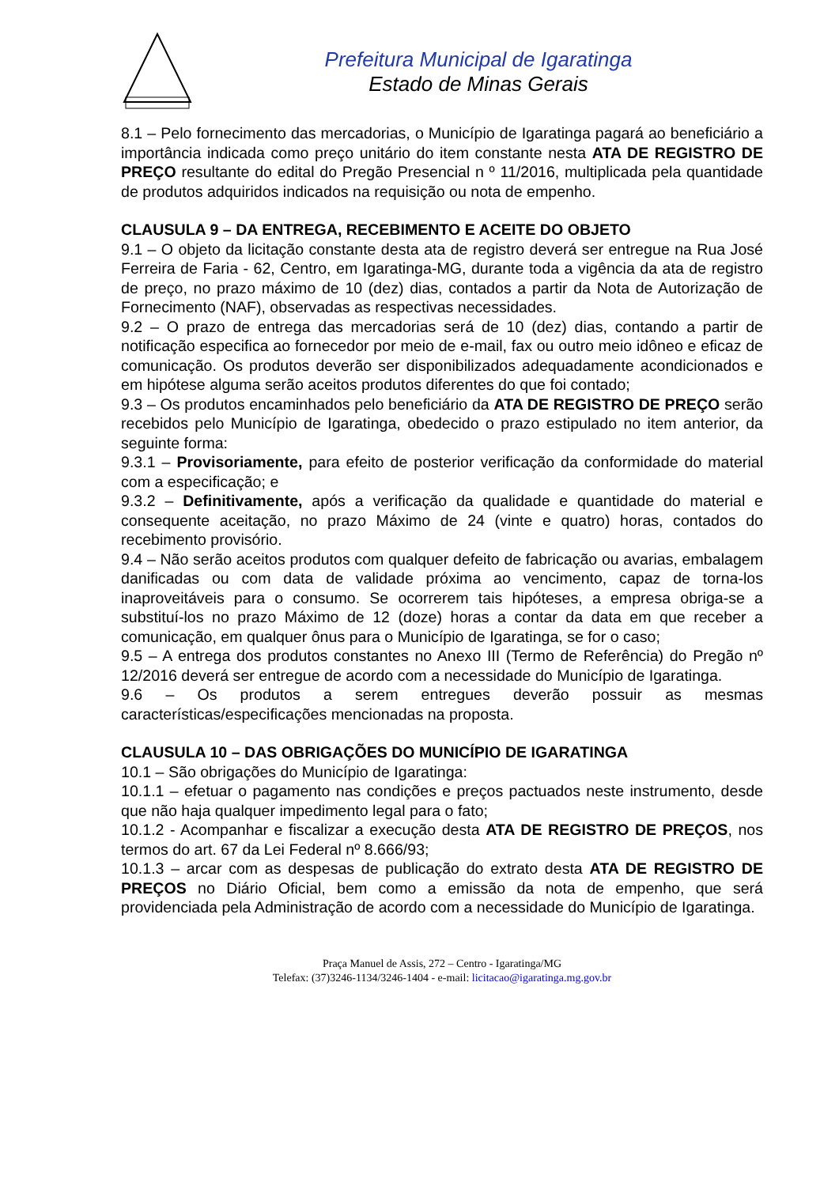Prefeitura Municipal de Igaratinga
Estado de Minas Gerais
8.1 – Pelo fornecimento das mercadorias, o Município de Igaratinga pagará ao beneficiário a importância indicada como preço unitário do item constante nesta ATA DE REGISTRO DE PREÇO resultante do edital do Pregão Presencial n º 11/2016, multiplicada pela quantidade de produtos adquiridos indicados na requisição ou nota de empenho.
CLAUSULA 9 – DA ENTREGA, RECEBIMENTO E ACEITE DO OBJETO
9.1 – O objeto da licitação constante desta ata de registro deverá ser entregue na Rua José Ferreira de Faria - 62, Centro, em Igaratinga-MG, durante toda a vigência da ata de registro de preço, no prazo máximo de 10 (dez) dias, contados a partir da Nota de Autorização de Fornecimento (NAF), observadas as respectivas necessidades.
9.2 – O prazo de entrega das mercadorias será de 10 (dez) dias, contando a partir de notificação especifica ao fornecedor por meio de e-mail, fax ou outro meio idôneo e eficaz de comunicação. Os produtos deverão ser disponibilizados adequadamente acondicionados e em hipótese alguma serão aceitos produtos diferentes do que foi contado;
9.3 – Os produtos encaminhados pelo beneficiário da ATA DE REGISTRO DE PREÇO serão recebidos pelo Município de Igaratinga, obedecido o prazo estipulado no item anterior, da seguinte forma:
9.3.1 – Provisoriamente, para efeito de posterior verificação da conformidade do material com a especificação; e
9.3.2 – Definitivamente, após a verificação da qualidade e quantidade do material e consequente aceitação, no prazo Máximo de 24 (vinte e quatro) horas, contados do recebimento provisório.
9.4 – Não serão aceitos produtos com qualquer defeito de fabricação ou avarias, embalagem danificadas ou com data de validade próxima ao vencimento, capaz de torna-los inaproveitáveis para o consumo. Se ocorrerem tais hipóteses, a empresa obriga-se a substituí-los no prazo Máximo de 12 (doze) horas a contar da data em que receber a comunicação, em qualquer ônus para o Município de Igaratinga, se for o caso;
9.5 – A entrega dos produtos constantes no Anexo III (Termo de Referência) do Pregão nº 12/2016 deverá ser entregue de acordo com a necessidade do Município de Igaratinga.
9.6 – Os produtos a serem entregues deverão possuir as mesmas características/especificações mencionadas na proposta.
CLAUSULA 10 – DAS OBRIGAÇÕES DO MUNICÍPIO DE IGARATINGA
10.1 – São obrigações do Município de Igaratinga:
10.1.1 – efetuar o pagamento nas condições e preços pactuados neste instrumento, desde que não haja qualquer impedimento legal para o fato;
10.1.2 - Acompanhar e fiscalizar a execução desta ATA DE REGISTRO DE PREÇOS, nos termos do art. 67 da Lei Federal nº 8.666/93;
10.1.3 – arcar com as despesas de publicação do extrato desta ATA DE REGISTRO DE PREÇOS no Diário Oficial, bem como a emissão da nota de empenho, que será providenciada pela Administração de acordo com a necessidade do Município de Igaratinga.
Praça Manuel de Assis, 272 – Centro - Igaratinga/MG
Telefax: (37)3246-1134/3246-1404 - e-mail: licitacao@igaratinga.mg.gov.br